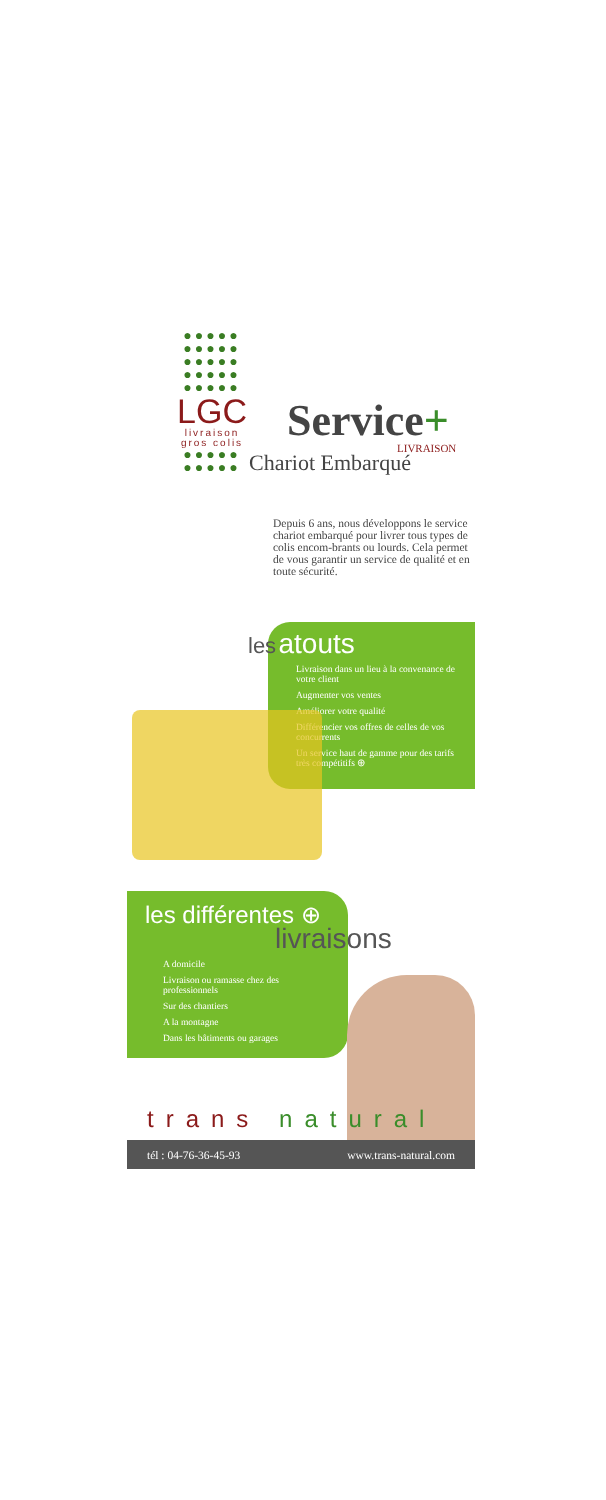●●●●●
●●●●●
●●●●●
●●●●●
●●●●●
LGC
livraison
gros colis
●●●●●
●●●●●
Service+
LIVRAISON
Chariot Embarqué
Depuis 6 ans, nous développons le service chariot embarqué pour livrer tous types de colis encom-brants ou lourds. Cela permet de vous garantir un service de qualité et en toute sécurité.
les atouts
Livraison dans un lieu à la convenance de votre client
Augmenter vos ventes
Améliorer votre qualité
Différencier vos offres de celles de vos concurrents
Un service haut de gamme pour des tarifs très compétitifs ⊕
les différentes ⊕
livraisons
A domicile
Livraison ou ramasse chez des professionnels
Sur des chantiers
A la montagne
Dans les bâtiments ou garages
trans natural
tél : 04-76-36-45-93 www.trans-natural.com